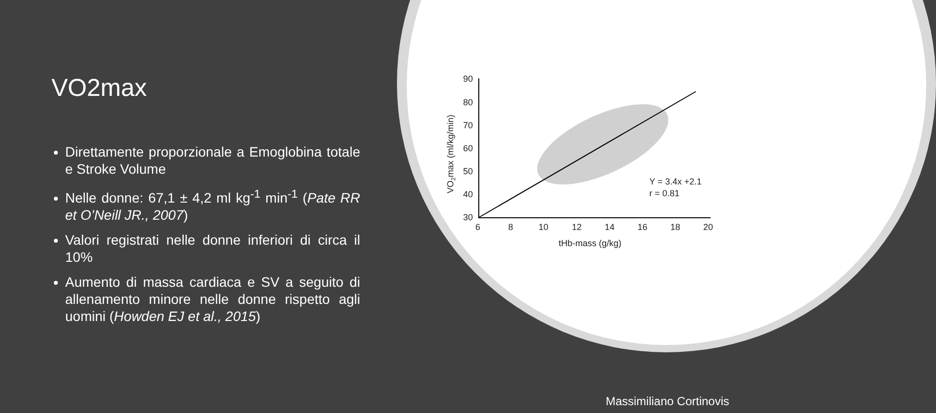VO2max
Direttamente proporzionale a Emoglobina totale e Stroke Volume
Nelle donne: 67,1 ± 4,2 ml kg<sup>-1</sup> min<sup>-1</sup> (Pate RR et O’Neill JR., 2007)
Valori registrati nelle donne inferiori di circa il 10%
Aumento di massa cardiaca e SV a seguito di allenamento minore nelle donne rispetto agli uomini (Howden EJ et al., 2015)
90
80
70
60
50
40
30
6
8
10
12
14
16
18
20
tHb-mass (g/kg)
VO2max (ml/kg/min)
Y = 3.4x +2.1
r = 0.81
Massimiliano Cortinovis